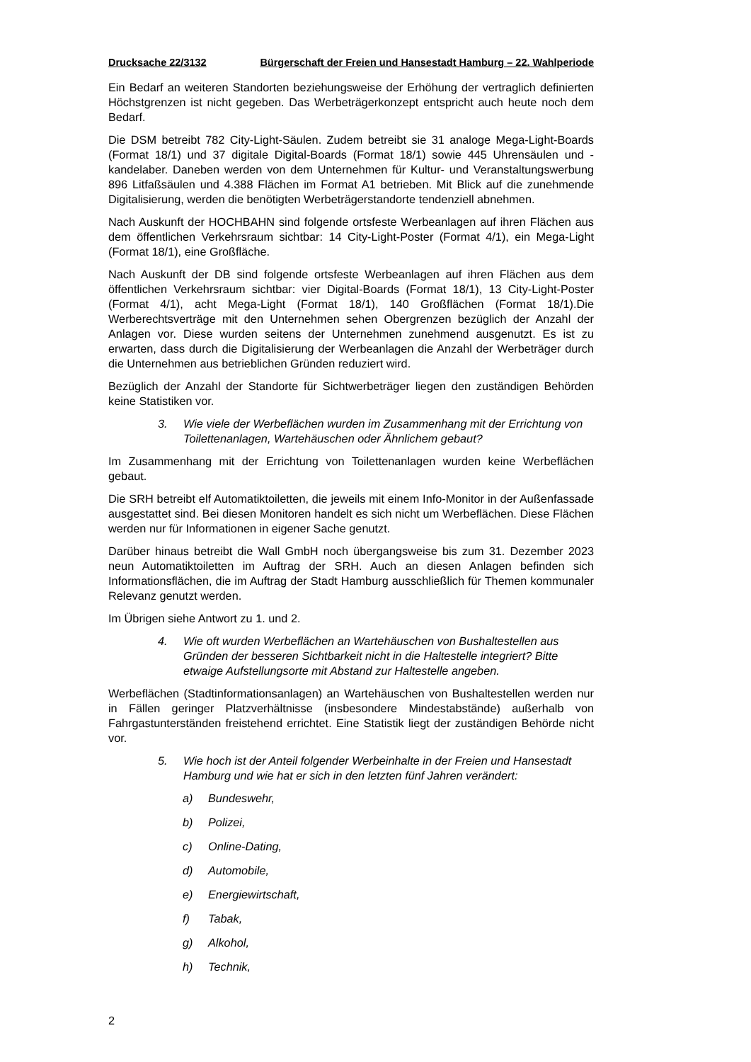Drucksache 22/3132 Bürgerschaft der Freien und Hansestadt Hamburg – 22. Wahlperiode
Ein Bedarf an weiteren Standorten beziehungsweise der Erhöhung der vertraglich definierten Höchstgrenzen ist nicht gegeben. Das Werbeträgerkonzept entspricht auch heute noch dem Bedarf.
Die DSM betreibt 782 City-Light-Säulen. Zudem betreibt sie 31 analoge Mega-Light-Boards (Format 18/1) und 37 digitale Digital-Boards (Format 18/1) sowie 445 Uhrensäulen und -kandelaber. Daneben werden von dem Unternehmen für Kultur- und Veranstaltungswerbung 896 Litfaßsäulen und 4.388 Flächen im Format A1 betrieben. Mit Blick auf die zunehmende Digitalisierung, werden die benötigten Werbeträgerstandorte tendenziell abnehmen.
Nach Auskunft der HOCHBAHN sind folgende ortsfeste Werbeanlagen auf ihren Flächen aus dem öffentlichen Verkehrsraum sichtbar: 14 City-Light-Poster (Format 4/1), ein Mega-Light (Format 18/1), eine Großfläche.
Nach Auskunft der DB sind folgende ortsfeste Werbeanlagen auf ihren Flächen aus dem öffentlichen Verkehrsraum sichtbar: vier Digital-Boards (Format 18/1), 13 City-Light-Poster (Format 4/1), acht Mega-Light (Format 18/1), 140 Großflächen (Format 18/1).Die Werberechtsverträge mit den Unternehmen sehen Obergrenzen bezüglich der Anzahl der Anlagen vor. Diese wurden seitens der Unternehmen zunehmend ausgenutzt. Es ist zu erwarten, dass durch die Digitalisierung der Werbeanlagen die Anzahl der Werbeträger durch die Unternehmen aus betrieblichen Gründen reduziert wird.
Bezüglich der Anzahl der Standorte für Sichtwerbeträger liegen den zuständigen Behörden keine Statistiken vor.
3. Wie viele der Werbeflächen wurden im Zusammenhang mit der Errichtung von Toilettenanlagen, Wartehäuschen oder Ähnlichem gebaut?
Im Zusammenhang mit der Errichtung von Toilettenanlagen wurden keine Werbeflächen gebaut.
Die SRH betreibt elf Automatiktoiletten, die jeweils mit einem Info-Monitor in der Außenfassade ausgestattet sind. Bei diesen Monitoren handelt es sich nicht um Werbeflächen. Diese Flächen werden nur für Informationen in eigener Sache genutzt.
Darüber hinaus betreibt die Wall GmbH noch übergangsweise bis zum 31. Dezember 2023 neun Automatiktoiletten im Auftrag der SRH. Auch an diesen Anlagen befinden sich Informationsflächen, die im Auftrag der Stadt Hamburg ausschließlich für Themen kommunaler Relevanz genutzt werden.
Im Übrigen siehe Antwort zu 1. und 2.
4. Wie oft wurden Werbeflächen an Wartehäuschen von Bushaltestellen aus Gründen der besseren Sichtbarkeit nicht in die Haltestelle integriert? Bitte etwaige Aufstellungsorte mit Abstand zur Haltestelle angeben.
Werbeflächen (Stadtinformationsanlagen) an Wartehäuschen von Bushaltestellen werden nur in Fällen geringer Platzverhältnisse (insbesondere Mindestabstände) außerhalb von Fahrgastunterständen freistehend errichtet. Eine Statistik liegt der zuständigen Behörde nicht vor.
5. Wie hoch ist der Anteil folgender Werbeinhalte in der Freien und Hansestadt Hamburg und wie hat er sich in den letzten fünf Jahren verändert:
a) Bundeswehr,
b) Polizei,
c) Online-Dating,
d) Automobile,
e) Energiewirtschaft,
f) Tabak,
g) Alkohol,
h) Technik,
2